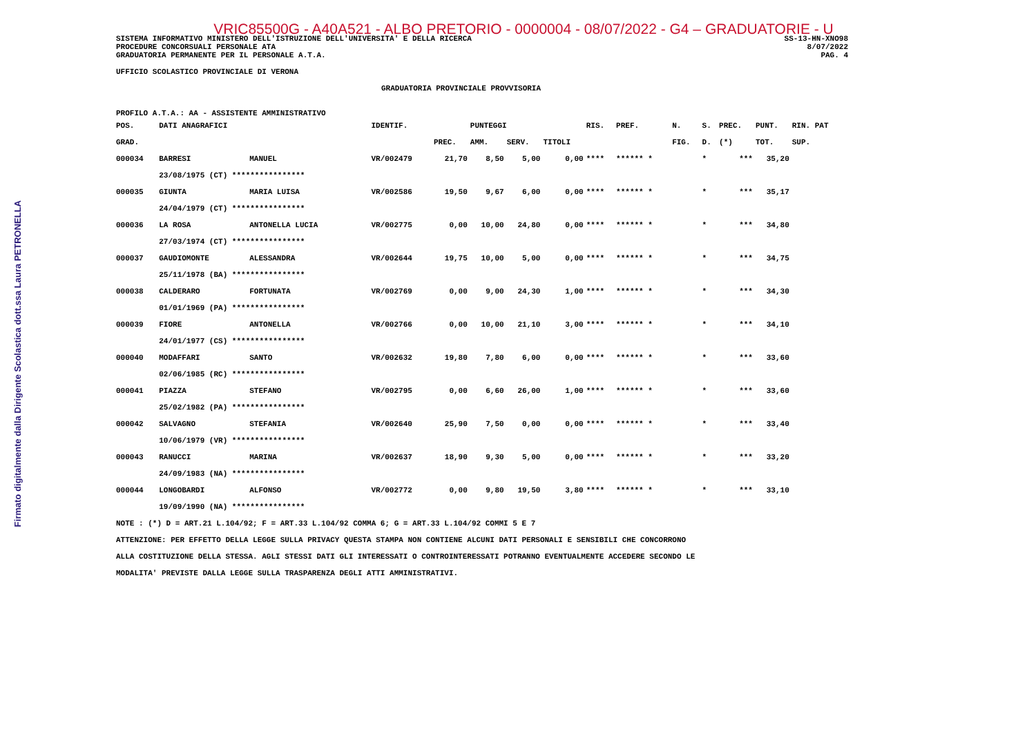Firmato digitalmente dalla Dirigente Scolastica dott.ssa Laura PETRONELLA
VRIC85500G - A40A521 - ALBO PRETORIO - 0000004 - 08/07/2022 - G4 – GRADUATORIE - U
SISTEMA INFORMATIVO MINISTERO DELL'ISTRUZIONE DELL'UNIVERSITA' E DELLA RICERCA
PROCEDURE CONCORSUALI PERSONALE ATA
GRADUATORIA PERMANENTE PER IL PERSONALE A.T.A.
SS-13-HN-XNO98
8/07/2022
PAG. 4
UFFICIO SCOLASTICO PROVINCIALE DI VERONA
GRADUATORIA PROVINCIALE PROVVISORIA
PROFILO A.T.A.: AA - ASSISTENTE AMMINISTRATIVO
| POS. | DATI ANAGRAFICI | | IDENTIF. | | PUNTEGGI | | | RIS. | PREF. | N. | S. | PREC. | PUNT. | RIN. PAT |
| --- | --- | --- | --- | --- | --- | --- | --- | --- | --- | --- | --- | --- | --- | --- |
| GRAD. | | | | PREC. | AMM. | SERV. | TITOLI | | | FIG. | D. | (*) | TOT. | SUP. |
| 000034 | BARRESI | MANUEL | VR/002479 | 21,70 | 8,50 | 5,00 | 0,00 | **** | ****** * | | * | *** | 35,20 | |
| | 23/08/1975 (CT) **************** | | | | | | | | | | | | | |
| 000035 | GIUNTA | MARIA LUISA | VR/002586 | 19,50 | 9,67 | 6,00 | 0,00 | **** | ****** * | | * | *** | 35,17 | |
| | 24/04/1979 (CT) **************** | | | | | | | | | | | | | |
| 000036 | LA ROSA | ANTONELLA LUCIA | VR/002775 | 0,00 | 10,00 | 24,80 | 0,00 | **** | ****** * | | * | *** | 34,80 | |
| | 27/03/1974 (CT) **************** | | | | | | | | | | | | | |
| 000037 | GAUDIOMONTE | ALESSANDRA | VR/002644 | 19,75 | 10,00 | 5,00 | 0,00 | **** | ****** * | | * | *** | 34,75 | |
| | 25/11/1978 (BA) **************** | | | | | | | | | | | | | |
| 000038 | CALDERARO | FORTUNATA | VR/002769 | 0,00 | 9,00 | 24,30 | 1,00 | **** | ****** * | | * | *** | 34,30 | |
| | 01/01/1969 (PA) **************** | | | | | | | | | | | | | |
| 000039 | FIORE | ANTONELLA | VR/002766 | 0,00 | 10,00 | 21,10 | 3,00 | **** | ****** * | | * | *** | 34,10 | |
| | 24/01/1977 (CS) **************** | | | | | | | | | | | | | |
| 000040 | MODAFFARI | SANTO | VR/002632 | 19,80 | 7,80 | 6,00 | 0,00 | **** | ****** * | | * | *** | 33,60 | |
| | 02/06/1985 (RC) **************** | | | | | | | | | | | | | |
| 000041 | PIAZZA | STEFANO | VR/002795 | 0,00 | 6,60 | 26,00 | 1,00 | **** | ****** * | | * | *** | 33,60 | |
| | 25/02/1982 (PA) **************** | | | | | | | | | | | | | |
| 000042 | SALVAGNO | STEFANIA | VR/002640 | 25,90 | 7,50 | 0,00 | 0,00 | **** | ****** * | | * | *** | 33,40 | |
| | 10/06/1979 (VR) **************** | | | | | | | | | | | | | |
| 000043 | RANUCCI | MARINA | VR/002637 | 18,90 | 9,30 | 5,00 | 0,00 | **** | ****** * | | * | *** | 33,20 | |
| | 24/09/1983 (NA) **************** | | | | | | | | | | | | | |
| 000044 | LONGOBARDI | ALFONSO | VR/002772 | 0,00 | 9,80 | 19,50 | 3,80 | **** | ****** * | | * | *** | 33,10 | |
| | 19/09/1990 (NA) **************** | | | | | | | | | | | | | |
NOTE : (*) D = ART.21 L.104/92; F = ART.33 L.104/92 COMMA 6; G = ART.33 L.104/92 COMMI 5 E 7
ATTENZIONE: PER EFFETTO DELLA LEGGE SULLA PRIVACY QUESTA STAMPA NON CONTIENE ALCUNI DATI PERSONALI E SENSIBILI CHE CONCORRONO
ALLA COSTITUZIONE DELLA STESSA. AGLI STESSI DATI GLI INTERESSATI O CONTROINTERESSATI POTRANNO EVENTUALMENTE ACCEDERE SECONDO LE
MODALITA' PREVISTE DALLA LEGGE SULLA TRASPARENZA DEGLI ATTI AMMINISTRATIVI.